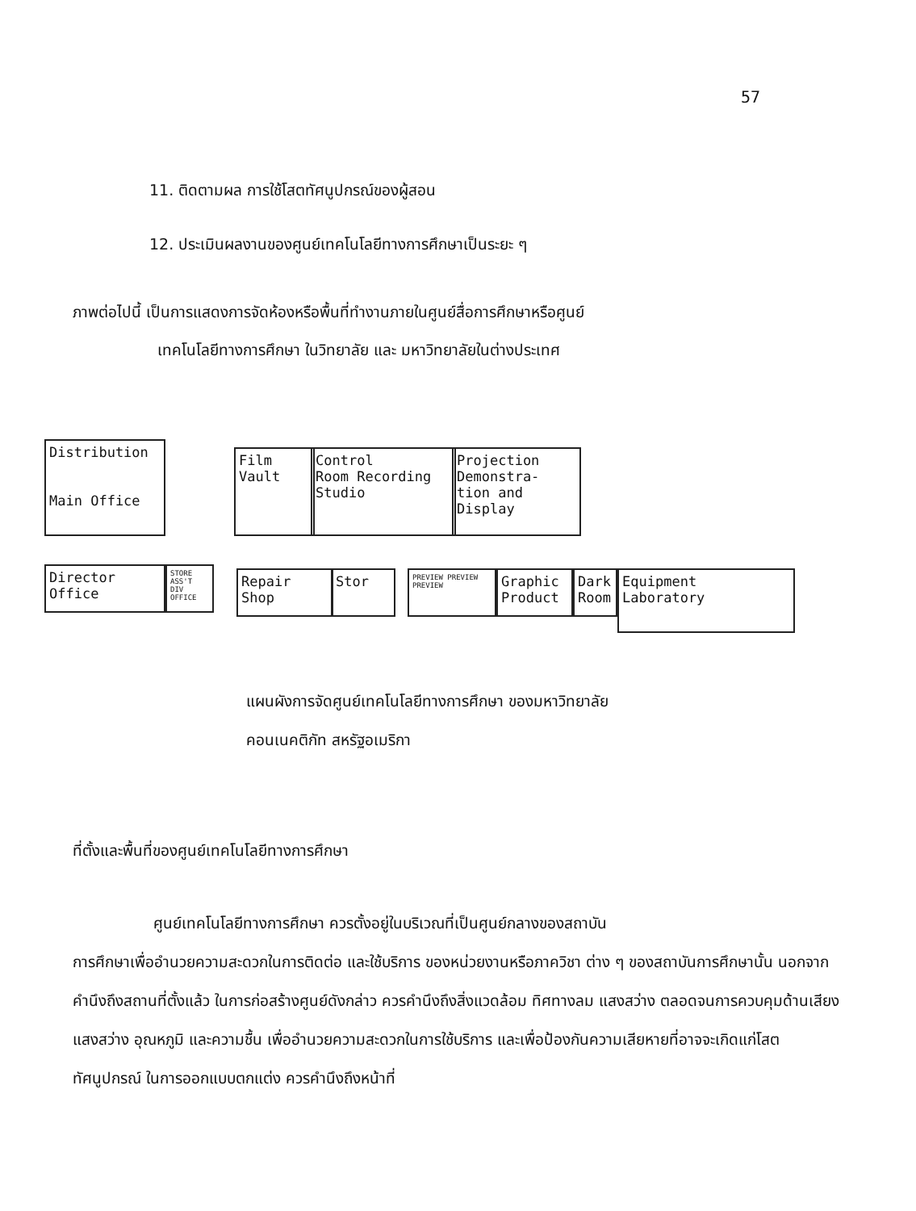57
11. ติดตามผล การใช้โสตทัศนูปกรณ์ของผู้สอน
12. ประเมินผลงานของศูนย์เทคโนโลยีทางการศึกษาเป็นระยะ ๆ
ภาพต่อไปนี้ เป็นการแสดงการจัดห้องหรือพื้นที่ทำงานภายในศูนย์สื่อการศึกษาหรือศูนย์
เทคโนโลยีทางการศึกษา ในวิทยาลัย และ มหาวิทยาลัยในต่างประเทศ
Distribution
Main Office
Film
Vault
Control
Room Recording
Studio
Projection
Demonstra-
tion and
Display
Director
Office
STORE ASS'T DIV OFFICE
Repair
Shop
Stor
PREVIEW PREVIEW PREVIEW
Graphic
Product
Dark
Room
Equipment
Laboratory
แผนผังการจัดศูนย์เทคโนโลยีทางการศึกษา ของมหาวิทยาลัย
คอนเนคติกัท สหรัฐอเมริกา
ที่ตั้งและพื้นที่ของศูนย์เทคโนโลยีทางการศึกษา
ศูนย์เทคโนโลยีทางการศึกษา ควรตั้งอยู่ในบริเวณที่เป็นศูนย์กลางของสถาบัน
การศึกษาเพื่ออำนวยความสะดวกในการติดต่อ และใช้บริการ ของหน่วยงานหรือภาควิชา ต่าง ๆ ของสถาบันการศึกษานั้น นอกจากคำนึงถึงสถานที่ตั้งแล้ว ในการก่อสร้างศูนย์ดังกล่าว ควรคำนึงถึงสิ่งแวดล้อม ทิศทางลม แสงสว่าง ตลอดจนการควบคุมด้านเสียง แสงสว่าง อุณหภูมิ และความชื้น เพื่ออำนวยความสะดวกในการใช้บริการ และเพื่อป้องกันความเสียหายที่อาจจะเกิดแก่โสตทัศนูปกรณ์ ในการออกแบบตกแต่ง ควรคำนึงถึงหน้าที่